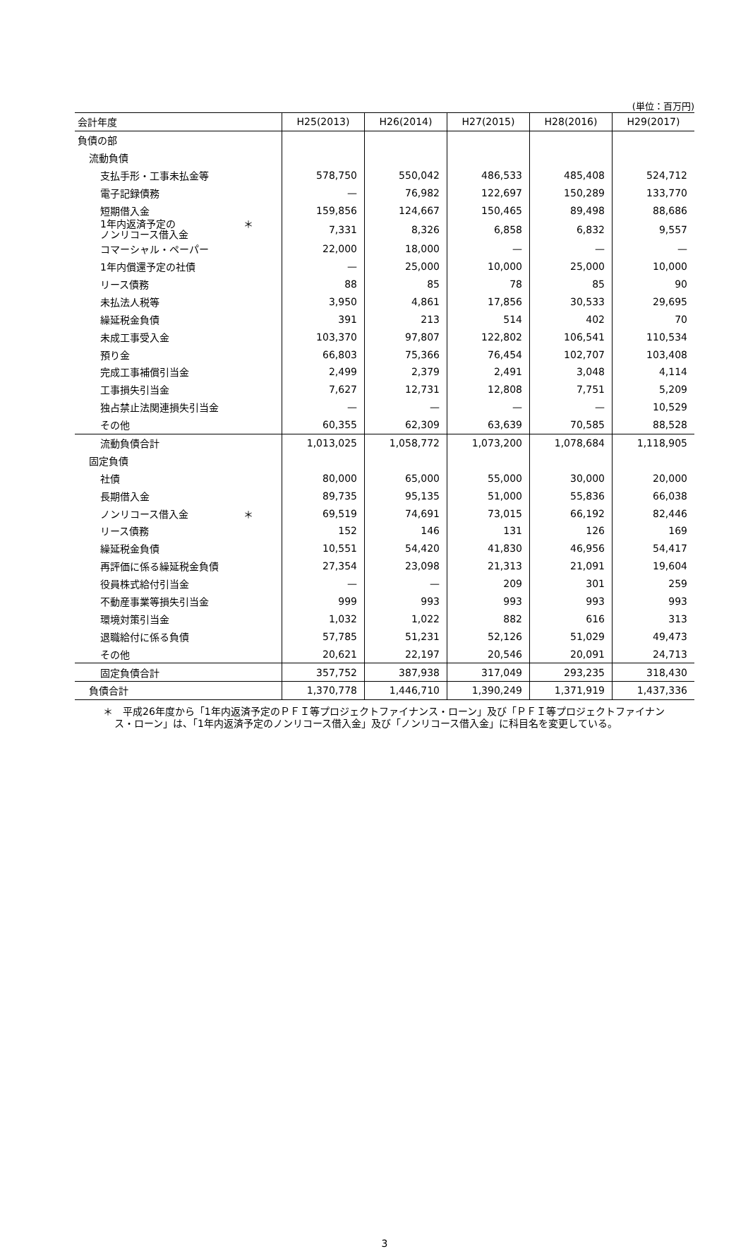(単位：百万円)
| 会計年度 | H25(2013) | H26(2014) | H27(2015) | H28(2016) | H29(2017) |
| --- | --- | --- | --- | --- | --- |
| 負債の部 | | | | | |
| 流動負債 | | | | | |
| 支払手形・工事未払金等 | 578,750 | 550,042 | 486,533 | 485,408 | 524,712 |
| 電子記録債務 | — | 76,982 | 122,697 | 150,289 | 133,770 |
| 短期借入金 | 159,856 | 124,667 | 150,465 | 89,498 | 88,686 |
| ＊ 1年内返済予定の ノンリコース借入金 | 7,331 | 8,326 | 6,858 | 6,832 | 9,557 |
| コマーシャル・ペーパー | 22,000 | 18,000 | — | — | — |
| 1年内償還予定の社債 | — | 25,000 | 10,000 | 25,000 | 10,000 |
| リース債務 | 88 | 85 | 78 | 85 | 90 |
| 未払法人税等 | 3,950 | 4,861 | 17,856 | 30,533 | 29,695 |
| 繰延税金負債 | 391 | 213 | 514 | 402 | 70 |
| 未成工事受入金 | 103,370 | 97,807 | 122,802 | 106,541 | 110,534 |
| 預り金 | 66,803 | 75,366 | 76,454 | 102,707 | 103,408 |
| 完成工事補償引当金 | 2,499 | 2,379 | 2,491 | 3,048 | 4,114 |
| 工事損失引当金 | 7,627 | 12,731 | 12,808 | 7,751 | 5,209 |
| 独占禁止法関連損失引当金 | — | — | — | — | 10,529 |
| その他 | 60,355 | 62,309 | 63,639 | 70,585 | 88,528 |
| 流動負債合計 | 1,013,025 | 1,058,772 | 1,073,200 | 1,078,684 | 1,118,905 |
| 固定負債 | | | | | |
| 社債 | 80,000 | 65,000 | 55,000 | 30,000 | 20,000 |
| 長期借入金 | 89,735 | 95,135 | 51,000 | 55,836 | 66,038 |
| ＊ ノンリコース借入金 | 69,519 | 74,691 | 73,015 | 66,192 | 82,446 |
| リース債務 | 152 | 146 | 131 | 126 | 169 |
| 繰延税金負債 | 10,551 | 54,420 | 41,830 | 46,956 | 54,417 |
| 再評価に係る繰延税金負債 | 27,354 | 23,098 | 21,313 | 21,091 | 19,604 |
| 役員株式給付引当金 | — | — | 209 | 301 | 259 |
| 不動産事業等損失引当金 | 999 | 993 | 993 | 993 | 993 |
| 環境対策引当金 | 1,032 | 1,022 | 882 | 616 | 313 |
| 退職給付に係る負債 | 57,785 | 51,231 | 52,126 | 51,029 | 49,473 |
| その他 | 20,621 | 22,197 | 20,546 | 20,091 | 24,713 |
| 固定負債合計 | 357,752 | 387,938 | 317,049 | 293,235 | 318,430 |
| 負債合計 | 1,370,778 | 1,446,710 | 1,390,249 | 1,371,919 | 1,437,336 |
＊　平成26年度から「1年内返済予定のＰＦＩ等プロジェクトファイナンス・ローン」及び「ＰＦＩ等プロジェクトファイナンス・ローン」は、「1年内返済予定のノンリコース借入金」及び「ノンリコース借入金」に科目名を変更している。
3